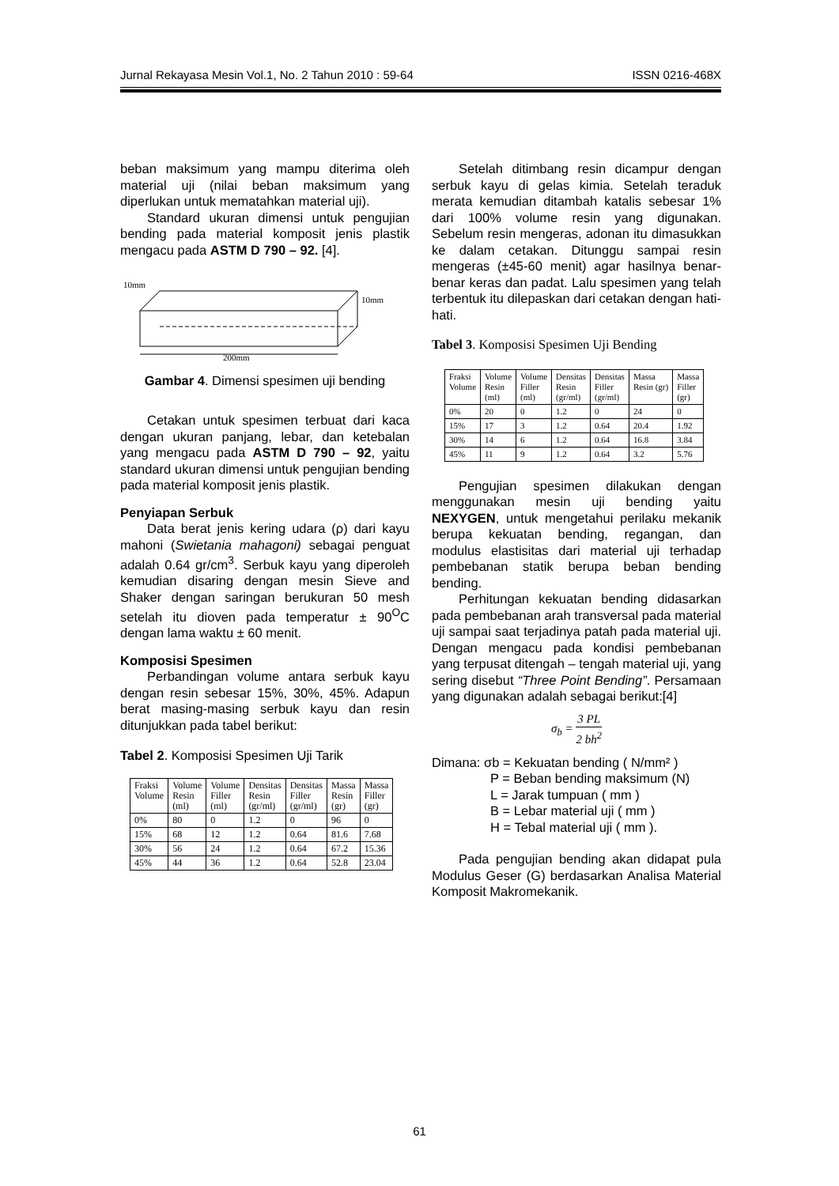Jurnal Rekayasa Mesin Vol.1, No. 2 Tahun 2010 : 59-64 ISSN 0216-468X
beban maksimum yang mampu diterima oleh material uji (nilai beban maksimum yang diperlukan untuk mematahkan material uji).
Standard ukuran dimensi untuk pengujian bending pada material komposit jenis plastik mengacu pada ASTM D 790 – 92. [4].
10mm
10mm
200mm
Gambar 4. Dimensi spesimen uji bending
Cetakan untuk spesimen terbuat dari kaca dengan ukuran panjang, lebar, dan ketebalan yang mengacu pada ASTM D 790 – 92, yaitu standard ukuran dimensi untuk pengujian bending pada material komposit jenis plastik.
Penyiapan Serbuk
Data berat jenis kering udara (ρ) dari kayu mahoni (Swietania mahagoni) sebagai penguat adalah 0.64 gr/cm<sup>3</sup>. Serbuk kayu yang diperoleh kemudian disaring dengan mesin Sieve and Shaker dengan saringan berukuran 50 mesh setelah itu dioven pada temperatur ± 90<sup>O</sup>C dengan lama waktu ± 60 menit.
Komposisi Spesimen
Perbandingan volume antara serbuk kayu dengan resin sebesar 15%, 30%, 45%. Adapun berat masing-masing serbuk kayu dan resin ditunjukkan pada tabel berikut:
Tabel 2. Komposisi Spesimen Uji Tarik
| Fraksi Volume | Volume Resin (ml) | Volume Filler (ml) | Densitas Resin (gr/ml) | Densitas Filler (gr/ml) | Massa Resin (gr) | Massa Filler (gr) |
| --- | --- | --- | --- | --- | --- | --- |
| 0% | 80 | 0 | 1.2 | 0 | 96 | 0 |
| 15% | 68 | 12 | 1.2 | 0.64 | 81.6 | 7.68 |
| 30% | 56 | 24 | 1.2 | 0.64 | 67.2 | 15.36 |
| 45% | 44 | 36 | 1.2 | 0.64 | 52.8 | 23.04 |
Setelah ditimbang resin dicampur dengan serbuk kayu di gelas kimia. Setelah teraduk merata kemudian ditambah katalis sebesar 1% dari 100% volume resin yang digunakan. Sebelum resin mengeras, adonan itu dimasukkan ke dalam cetakan. Ditunggu sampai resin mengeras (±45-60 menit) agar hasilnya benar-benar keras dan padat. Lalu spesimen yang telah terbentuk itu dilepaskan dari cetakan dengan hati-hati.
Tabel 3. Komposisi Spesimen Uji Bending
| Fraksi Volume | Volume Resin (ml) | Volume Filler (ml) | Densitas Resin (gr/ml) | Densitas Filler (gr/ml) | Massa Resin (gr) | Massa Filler (gr) |
| --- | --- | --- | --- | --- | --- | --- |
| 0% | 20 | 0 | 1.2 | 0 | 24 | 0 |
| 15% | 17 | 3 | 1.2 | 0.64 | 20.4 | 1.92 |
| 30% | 14 | 6 | 1.2 | 0.64 | 16.8 | 3.84 |
| 45% | 11 | 9 | 1.2 | 0.64 | 3.2 | 5.76 |
Pengujian spesimen dilakukan dengan menggunakan mesin uji bending yaitu NEXYGEN, untuk mengetahui perilaku mekanik berupa kekuatan bending, regangan, dan modulus elastisitas dari material uji terhadap pembebanan statik berupa beban bending bending.
Perhitungan kekuatan bending didasarkan pada pembebanan arah transversal pada material uji sampai saat terjadinya patah pada material uji. Dengan mengacu pada kondisi pembebanan yang terpusat ditengah – tengah material uji, yang sering disebut “Three Point Bending”. Persamaan yang digunakan adalah sebagai berikut:[4]
σ<sub>b</sub> = 3 PL 2 bh<sup>2</sup>
Dimana: σb = Kekuatan bending ( N/mm² )
P = Beban bending maksimum (N)
L = Jarak tumpuan ( mm )
B = Lebar material uji ( mm )
H = Tebal material uji ( mm ).
Pada pengujian bending akan didapat pula Modulus Geser (G) berdasarkan Analisa Material Komposit Makromekanik.
61